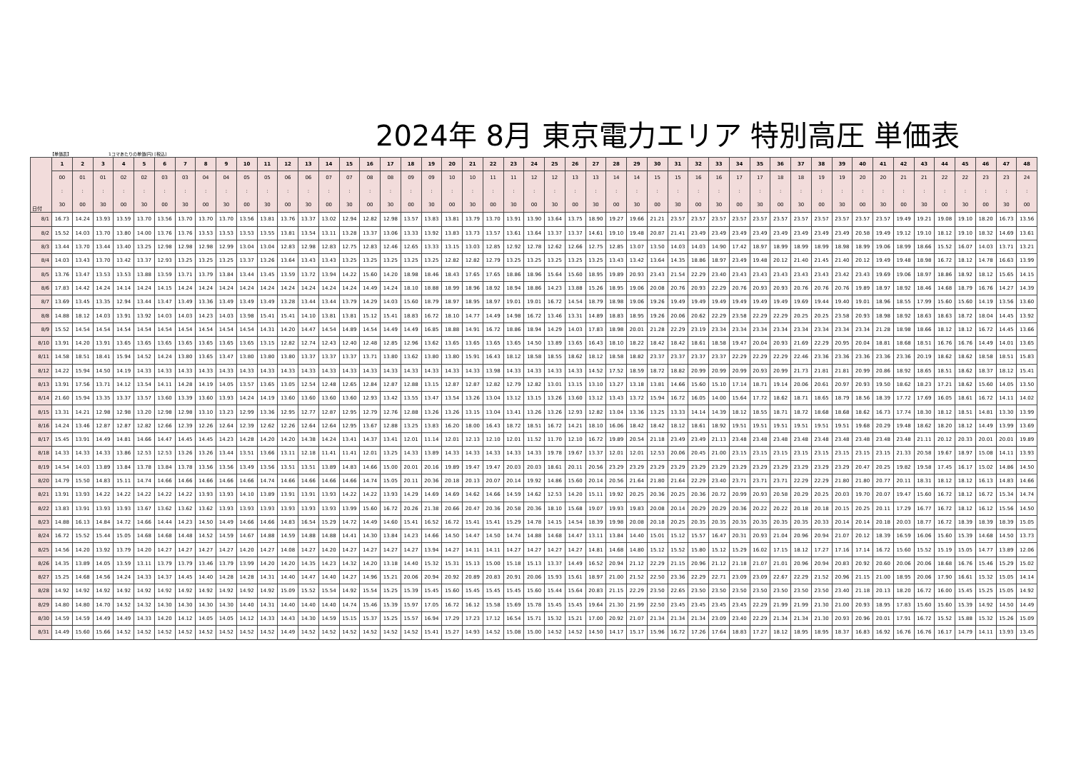2024年 8月 東京電力エリア 特別高圧 単価表
【単価表】 1コマあたりの単価(円) [税込]
| 日付 | 1 | 2 | 3 | 4 | 5 | 6 | 7 | 8 | 9 | 10 | 11 | 12 | 13 | 14 | 15 | 16 | 17 | 18 | 19 | 20 | 21 | 22 | 23 | 24 | 25 | 26 | 27 | 28 | 29 | 30 | 31 | 32 | 33 | 34 | 35 | 36 | 37 | 38 | 39 | 40 | 41 | 42 | 43 | 44 | 45 | 46 | 47 | 48 |
| --- | --- | --- | --- | --- | --- | --- | --- | --- | --- | --- | --- | --- | --- | --- | --- | --- | --- | --- | --- | --- | --- | --- | --- | --- | --- | --- | --- | --- | --- | --- | --- | --- | --- | --- | --- | --- | --- | --- | --- | --- | --- | --- | --- | --- | --- | --- | --- | --- |
| | 00 : 30 | 01 : 00 | 01 : 30 | 02 : 00 | 02 : 30 | 03 : 00 | 03 : 30 | 04 : 00 | 04 : 30 | 05 : 00 | 05 : 30 | 06 : 00 | 06 : 30 | 07 : 00 | 07 : 30 | 08 : 00 | 08 : 30 | 09 : 00 | 09 : 30 | 10 : 00 | 10 : 30 | 11 : 00 | 11 : 30 | 12 : 00 | 12 : 30 | 13 : 00 | 13 : 30 | 14 : 00 | 14 : 30 | 15 : 00 | 15 : 30 | 16 : 00 | 16 : 30 | 17 : 00 | 17 : 30 | 18 : 00 | 18 : 30 | 19 : 00 | 19 : 30 | 20 : 00 | 20 : 30 | 21 : 00 | 21 : 30 | 22 : 00 | 22 : 30 | 23 : 00 | 23 : 30 | 24 : 00 |
| 8/1 | 16.73 | 14.24 | 13.93 | 13.59 | 13.70 | 13.56 | 13.70 | 13.70 | 13.70 | 13.56 | 13.81 | 13.76 | 13.37 | 13.02 | 12.94 | 12.82 | 12.98 | 13.57 | 13.83 | 13.81 | 13.79 | 13.70 | 13.91 | 13.90 | 13.64 | 13.75 | 18.90 | 19.27 | 19.66 | 21.21 | 23.57 | 23.57 | 23.57 | 23.57 | 23.57 | 23.57 | 23.57 | 23.57 | 23.57 | 23.57 | 23.57 | 19.49 | 19.21 | 19.08 | 19.10 | 18.20 | 16.73 | 13.56 |
| 8/2 | 15.52 | 14.03 | 13.70 | 13.80 | 14.00 | 13.76 | 13.76 | 13.53 | 13.53 | 13.53 | 13.55 | 13.81 | 13.54 | 13.11 | 13.28 | 13.37 | 13.06 | 13.33 | 13.92 | 13.83 | 13.73 | 13.57 | 13.61 | 13.64 | 13.37 | 13.37 | 14.61 | 19.10 | 19.48 | 20.87 | 21.41 | 23.49 | 23.49 | 23.49 | 23.49 | 23.49 | 23.49 | 23.49 | 23.49 | 20.58 | 19.49 | 19.12 | 19.10 | 18.12 | 19.10 | 18.32 | 14.69 | 13.61 |
| 8/3 | 13.44 | 13.70 | 13.44 | 13.40 | 13.25 | 12.98 | 12.98 | 12.98 | 12.99 | 13.04 | 13.04 | 12.83 | 12.98 | 12.83 | 12.75 | 12.83 | 12.46 | 12.65 | 13.33 | 13.15 | 13.03 | 12.85 | 12.92 | 12.78 | 12.62 | 12.66 | 12.75 | 12.85 | 13.07 | 13.50 | 14.03 | 14.03 | 14.90 | 17.42 | 18.97 | 18.99 | 18.99 | 18.99 | 18.98 | 18.99 | 19.06 | 18.99 | 18.66 | 15.52 | 16.07 | 14.03 | 13.71 | 13.21 |
| 8/4 | 14.03 | 13.43 | 13.70 | 13.42 | 13.37 | 12.93 | 13.25 | 13.25 | 13.25 | 13.37 | 13.26 | 13.64 | 13.43 | 13.43 | 13.25 | 13.25 | 13.25 | 13.25 | 13.25 | 12.82 | 12.82 | 12.79 | 13.25 | 13.25 | 13.25 | 13.25 | 13.25 | 13.43 | 13.42 | 13.64 | 14.35 | 18.86 | 18.97 | 23.49 | 19.48 | 20.12 | 21.40 | 21.45 | 21.40 | 20.12 | 19.49 | 19.48 | 18.98 | 16.72 | 18.12 | 14.78 | 16.63 | 13.99 |
| 8/5 | 13.76 | 13.47 | 13.53 | 13.53 | 13.88 | 13.59 | 13.71 | 13.79 | 13.84 | 13.44 | 13.45 | 13.59 | 13.72 | 13.94 | 14.22 | 15.60 | 14.20 | 18.98 | 18.46 | 18.43 | 17.65 | 17.65 | 18.86 | 18.96 | 15.64 | 15.60 | 18.95 | 19.89 | 20.93 | 23.43 | 21.54 | 22.29 | 23.40 | 23.43 | 23.43 | 23.43 | 23.43 | 23.43 | 23.42 | 23.43 | 19.69 | 19.06 | 18.97 | 18.86 | 18.92 | 18.12 | 15.65 | 14.15 |
| 8/6 | 17.83 | 14.42 | 14.24 | 14.14 | 14.24 | 14.15 | 14.24 | 14.24 | 14.24 | 14.24 | 14.24 | 14.24 | 14.24 | 14.24 | 14.24 | 14.49 | 14.24 | 18.10 | 18.88 | 18.99 | 18.96 | 18.92 | 18.94 | 18.86 | 14.23 | 13.88 | 15.26 | 18.95 | 19.06 | 20.08 | 20.76 | 20.93 | 22.29 | 20.76 | 20.93 | 20.93 | 20.76 | 20.76 | 20.76 | 19.89 | 18.97 | 18.92 | 18.46 | 14.68 | 18.79 | 16.76 | 14.27 | 14.39 |
| 8/7 | 13.69 | 13.45 | 13.35 | 12.94 | 13.44 | 13.47 | 13.49 | 13.36 | 13.49 | 13.49 | 13.49 | 13.28 | 13.44 | 13.44 | 13.79 | 14.29 | 14.03 | 15.60 | 18.79 | 18.97 | 18.95 | 18.97 | 19.01 | 19.01 | 16.72 | 14.54 | 18.79 | 18.98 | 19.06 | 19.26 | 19.49 | 19.49 | 19.49 | 19.49 | 19.49 | 19.49 | 19.69 | 19.44 | 19.40 | 19.01 | 18.96 | 18.55 | 17.99 | 15.60 | 15.60 | 14.19 | 13.56 | 13.60 |
| 8/8 | 14.88 | 18.12 | 14.03 | 13.91 | 13.92 | 14.03 | 14.03 | 14.23 | 14.03 | 13.98 | 15.41 | 15.41 | 14.10 | 13.81 | 13.81 | 15.12 | 15.41 | 18.83 | 16.72 | 18.10 | 14.77 | 14.49 | 14.98 | 16.72 | 13.46 | 13.31 | 14.89 | 18.83 | 18.95 | 19.26 | 20.06 | 20.62 | 22.29 | 23.58 | 22.29 | 22.29 | 20.25 | 20.25 | 23.58 | 20.93 | 18.98 | 18.92 | 18.63 | 18.63 | 18.72 | 18.04 | 14.45 | 13.92 |
| 8/9 | 15.52 | 14.54 | 14.54 | 14.54 | 14.54 | 14.54 | 14.54 | 14.54 | 14.54 | 14.54 | 14.31 | 14.20 | 14.47 | 14.54 | 14.89 | 14.54 | 14.49 | 14.49 | 16.85 | 18.88 | 14.91 | 16.72 | 18.86 | 18.94 | 14.29 | 14.03 | 17.83 | 18.98 | 20.01 | 21.28 | 22.29 | 23.19 | 23.34 | 23.34 | 23.34 | 23.34 | 23.34 | 23.34 | 23.34 | 23.34 | 21.28 | 18.98 | 18.66 | 18.12 | 18.12 | 16.72 | 14.45 | 13.66 |
| 8/10 | 13.91 | 14.20 | 13.91 | 13.65 | 13.65 | 13.65 | 13.65 | 13.65 | 13.65 | 13.65 | 13.15 | 12.82 | 12.74 | 12.43 | 12.40 | 12.48 | 12.85 | 12.96 | 13.62 | 13.65 | 13.65 | 13.65 | 13.65 | 14.50 | 13.89 | 13.65 | 16.43 | 18.10 | 18.22 | 18.42 | 18.42 | 18.61 | 18.58 | 19.47 | 20.04 | 20.93 | 21.69 | 22.29 | 20.95 | 20.04 | 18.81 | 18.68 | 18.51 | 16.76 | 16.76 | 14.49 | 14.01 | 13.65 |
| 8/11 | 14.58 | 18.51 | 18.41 | 15.94 | 14.52 | 14.24 | 13.80 | 13.65 | 13.47 | 13.80 | 13.80 | 13.80 | 13.37 | 13.37 | 13.37 | 13.71 | 13.80 | 13.62 | 13.80 | 13.80 | 15.91 | 16.43 | 18.12 | 18.58 | 18.55 | 18.62 | 18.12 | 18.58 | 18.82 | 23.37 | 23.37 | 23.37 | 23.37 | 22.29 | 22.29 | 22.29 | 22.46 | 23.36 | 23.36 | 23.36 | 23.36 | 23.36 | 20.19 | 18.62 | 18.62 | 18.58 | 18.51 | 15.83 |
| 8/12 | 14.22 | 15.94 | 14.50 | 14.19 | 14.33 | 14.33 | 14.33 | 14.33 | 14.33 | 14.33 | 14.33 | 14.33 | 14.33 | 14.33 | 14.33 | 14.33 | 14.33 | 14.33 | 14.33 | 14.33 | 14.33 | 13.98 | 14.33 | 14.33 | 14.33 | 14.33 | 14.52 | 17.52 | 18.59 | 18.72 | 18.82 | 20.99 | 20.99 | 20.99 | 20.93 | 20.99 | 21.73 | 21.81 | 21.81 | 20.99 | 20.86 | 18.92 | 18.65 | 18.51 | 18.62 | 18.37 | 18.12 | 15.41 |
| 8/13 | 13.91 | 17.56 | 13.71 | 14.12 | 13.54 | 14.11 | 14.28 | 14.19 | 14.05 | 13.57 | 13.65 | 13.05 | 12.54 | 12.48 | 12.65 | 12.84 | 12.87 | 12.88 | 13.15 | 12.87 | 12.87 | 12.82 | 12.79 | 12.82 | 13.01 | 13.15 | 13.10 | 13.27 | 13.18 | 13.81 | 14.66 | 15.60 | 15.10 | 17.14 | 18.71 | 19.14 | 20.06 | 20.61 | 20.97 | 20.93 | 19.50 | 18.62 | 18.23 | 17.21 | 18.62 | 15.60 | 14.05 | 13.50 |
| 8/14 | 21.60 | 15.94 | 13.35 | 13.37 | 13.57 | 13.60 | 13.39 | 13.60 | 13.93 | 14.24 | 14.19 | 13.60 | 13.60 | 13.60 | 13.60 | 12.93 | 13.42 | 13.55 | 13.47 | 13.54 | 13.26 | 13.04 | 13.12 | 13.15 | 13.26 | 13.60 | 13.12 | 13.43 | 13.72 | 15.94 | 16.72 | 16.05 | 14.00 | 15.64 | 17.72 | 18.62 | 18.71 | 18.65 | 18.79 | 18.56 | 18.39 | 17.72 | 17.69 | 16.05 | 18.61 | 16.72 | 14.11 | 14.02 |
| 8/15 | 13.31 | 14.21 | 12.98 | 12.98 | 13.20 | 12.98 | 12.98 | 13.10 | 13.23 | 12.99 | 13.36 | 12.95 | 12.77 | 12.87 | 12.95 | 12.79 | 12.76 | 12.88 | 13.26 | 13.26 | 13.15 | 13.04 | 13.41 | 13.26 | 13.26 | 12.93 | 12.82 | 13.04 | 13.36 | 13.25 | 13.33 | 14.14 | 14.39 | 18.12 | 18.55 | 18.71 | 18.72 | 18.68 | 18.68 | 18.62 | 16.73 | 17.74 | 18.30 | 18.12 | 18.51 | 14.81 | 13.30 | 13.99 |
| 8/16 | 14.24 | 13.46 | 12.87 | 12.87 | 12.82 | 12.66 | 12.39 | 12.26 | 12.64 | 12.39 | 12.62 | 12.26 | 12.64 | 12.64 | 12.95 | 13.67 | 12.88 | 13.25 | 13.83 | 16.20 | 18.00 | 16.43 | 18.72 | 18.51 | 16.72 | 14.21 | 18.10 | 16.06 | 18.42 | 18.42 | 18.12 | 18.61 | 18.92 | 19.51 | 19.51 | 19.51 | 19.51 | 19.51 | 19.51 | 19.68 | 20.29 | 19.48 | 18.62 | 18.20 | 18.12 | 14.49 | 13.99 | 13.69 |
| 8/17 | 15.45 | 13.91 | 14.49 | 14.81 | 14.66 | 14.47 | 14.45 | 14.45 | 14.23 | 14.28 | 14.20 | 14.20 | 14.38 | 14.24 | 13.41 | 14.37 | 13.41 | 12.01 | 11.14 | 12.01 | 12.13 | 12.10 | 12.01 | 11.52 | 11.70 | 12.10 | 16.72 | 19.89 | 20.54 | 21.18 | 23.49 | 23.49 | 21.13 | 23.48 | 23.48 | 23.48 | 23.48 | 23.48 | 23.48 | 23.48 | 23.48 | 23.48 | 21.11 | 20.12 | 20.33 | 20.01 | 20.01 | 19.89 |
| 8/18 | 14.33 | 14.33 | 14.33 | 13.86 | 12.53 | 12.53 | 13.26 | 13.26 | 13.44 | 13.51 | 13.66 | 13.11 | 12.18 | 11.41 | 11.41 | 12.01 | 13.25 | 14.33 | 13.89 | 14.33 | 14.33 | 14.33 | 14.33 | 14.33 | 19.78 | 19.67 | 13.37 | 12.01 | 12.01 | 12.53 | 20.06 | 20.45 | 21.00 | 23.15 | 23.15 | 23.15 | 23.15 | 23.15 | 23.15 | 23.15 | 23.15 | 21.33 | 20.58 | 19.67 | 18.97 | 15.08 | 14.11 | 13.93 |
| 8/19 | 14.54 | 14.03 | 13.89 | 13.84 | 13.78 | 13.84 | 13.78 | 13.56 | 13.56 | 13.49 | 13.56 | 13.51 | 13.51 | 13.89 | 14.83 | 14.66 | 15.00 | 20.01 | 20.16 | 19.89 | 19.47 | 19.47 | 20.03 | 20.03 | 18.61 | 20.11 | 20.56 | 23.29 | 23.29 | 23.29 | 23.29 | 23.29 | 23.29 | 23.29 | 23.29 | 23.29 | 23.29 | 23.29 | 23.29 | 20.47 | 20.25 | 19.82 | 19.58 | 17.45 | 16.17 | 15.02 | 14.86 | 14.50 |
| 8/20 | 14.79 | 15.50 | 14.83 | 15.11 | 14.74 | 14.66 | 14.66 | 14.66 | 14.66 | 14.66 | 14.74 | 14.66 | 14.66 | 14.66 | 14.66 | 14.74 | 15.05 | 20.11 | 20.36 | 20.18 | 20.13 | 20.07 | 20.14 | 19.92 | 14.86 | 15.60 | 20.14 | 20.56 | 21.64 | 21.80 | 21.64 | 22.29 | 23.40 | 23.71 | 23.71 | 23.71 | 22.29 | 22.29 | 21.80 | 21.80 | 20.77 | 20.11 | 18.31 | 18.12 | 18.12 | 16.13 | 14.83 | 14.66 |
| 8/21 | 13.91 | 13.93 | 14.22 | 14.22 | 14.22 | 14.22 | 14.22 | 13.93 | 13.93 | 14.10 | 13.89 | 13.91 | 13.91 | 13.93 | 14.22 | 14.22 | 13.93 | 14.29 | 14.69 | 14.69 | 14.62 | 14.66 | 14.59 | 14.62 | 12.53 | 14.20 | 15.11 | 19.92 | 20.25 | 20.36 | 20.25 | 20.36 | 20.72 | 20.99 | 20.93 | 20.58 | 20.29 | 20.25 | 20.03 | 19.70 | 20.07 | 19.47 | 15.60 | 16.72 | 18.12 | 16.72 | 15.34 | 14.74 |
| 8/22 | 13.83 | 13.91 | 13.93 | 13.93 | 13.67 | 13.62 | 13.62 | 13.62 | 13.93 | 13.93 | 13.93 | 13.93 | 13.93 | 13.93 | 13.99 | 15.60 | 16.72 | 20.26 | 21.38 | 20.66 | 20.47 | 20.36 | 20.58 | 20.36 | 18.10 | 15.68 | 19.07 | 19.93 | 19.83 | 20.08 | 20.14 | 20.29 | 20.29 | 20.36 | 20.22 | 20.22 | 20.18 | 20.18 | 20.15 | 20.25 | 20.11 | 17.29 | 16.77 | 16.72 | 18.12 | 16.12 | 15.56 | 14.50 |
| 8/23 | 14.88 | 16.13 | 14.84 | 14.72 | 14.66 | 14.44 | 14.23 | 14.50 | 14.49 | 14.66 | 14.66 | 14.83 | 16.54 | 15.29 | 14.72 | 14.49 | 14.60 | 15.41 | 16.52 | 16.72 | 15.41 | 15.41 | 15.29 | 14.78 | 14.15 | 14.54 | 18.39 | 19.98 | 20.08 | 20.18 | 20.25 | 20.35 | 20.35 | 20.35 | 20.35 | 20.35 | 20.35 | 20.33 | 20.14 | 20.14 | 20.18 | 20.03 | 18.77 | 16.72 | 18.39 | 18.39 | 18.39 | 15.05 |
| 8/24 | 16.72 | 15.52 | 15.44 | 15.05 | 14.68 | 14.68 | 14.48 | 14.52 | 14.59 | 14.67 | 14.88 | 14.59 | 14.88 | 14.88 | 14.41 | 14.30 | 13.84 | 14.23 | 14.66 | 14.50 | 14.47 | 14.50 | 14.74 | 14.88 | 14.68 | 14.47 | 13.11 | 13.84 | 14.40 | 15.01 | 15.12 | 15.57 | 16.47 | 20.31 | 20.93 | 21.04 | 20.96 | 20.94 | 21.07 | 20.12 | 18.39 | 16.59 | 16.06 | 15.60 | 15.39 | 14.68 | 14.50 | 13.73 |
| 8/25 | 14.56 | 14.20 | 13.92 | 13.79 | 14.20 | 14.27 | 14.27 | 14.27 | 14.27 | 14.20 | 14.27 | 14.08 | 14.27 | 14.20 | 14.27 | 14.27 | 14.27 | 14.27 | 13.94 | 14.27 | 14.11 | 14.11 | 14.27 | 14.27 | 14.27 | 14.27 | 14.81 | 14.68 | 14.80 | 15.12 | 15.52 | 15.80 | 15.12 | 15.29 | 16.02 | 17.15 | 18.12 | 17.27 | 17.16 | 17.14 | 16.72 | 15.60 | 15.52 | 15.19 | 15.05 | 14.77 | 13.89 | 12.06 |
| 8/26 | 14.35 | 13.89 | 14.05 | 13.59 | 13.11 | 13.79 | 13.79 | 13.46 | 13.79 | 13.99 | 14.20 | 14.20 | 14.35 | 14.23 | 14.32 | 14.20 | 13.18 | 14.40 | 15.32 | 15.31 | 15.13 | 15.00 | 15.18 | 15.13 | 13.37 | 14.49 | 16.52 | 20.94 | 21.12 | 22.29 | 21.15 | 20.96 | 21.12 | 21.18 | 21.07 | 21.01 | 20.96 | 20.94 | 20.83 | 20.92 | 20.60 | 20.06 | 20.06 | 18.68 | 16.76 | 15.46 | 15.29 | 15.02 |
| 8/27 | 15.25 | 14.68 | 14.56 | 14.24 | 14.33 | 14.37 | 14.45 | 14.40 | 14.28 | 14.28 | 14.31 | 14.40 | 14.47 | 14.40 | 14.27 | 14.96 | 15.21 | 20.06 | 20.94 | 20.92 | 20.89 | 20.83 | 20.91 | 20.06 | 15.93 | 15.61 | 18.97 | 21.00 | 21.52 | 22.50 | 23.36 | 22.29 | 22.71 | 23.09 | 23.09 | 22.67 | 22.29 | 21.52 | 20.96 | 21.15 | 21.00 | 18.95 | 20.06 | 17.90 | 16.61 | 15.32 | 15.05 | 14.14 |
| 8/28 | 14.92 | 14.92 | 14.92 | 14.92 | 14.92 | 14.92 | 14.92 | 14.92 | 14.92 | 14.92 | 14.92 | 15.09 | 15.52 | 15.54 | 14.92 | 15.54 | 15.25 | 15.39 | 15.45 | 15.60 | 15.45 | 15.45 | 15.45 | 15.60 | 15.44 | 15.64 | 20.83 | 21.15 | 22.29 | 23.50 | 22.65 | 23.50 | 23.50 | 23.50 | 23.50 | 23.50 | 23.50 | 23.50 | 23.40 | 21.18 | 20.13 | 18.20 | 16.72 | 16.00 | 15.45 | 15.25 | 15.05 | 14.92 |
| 8/29 | 14.80 | 14.80 | 14.70 | 14.52 | 14.32 | 14.30 | 14.30 | 14.30 | 14.30 | 14.40 | 14.31 | 14.40 | 14.40 | 14.40 | 14.74 | 15.46 | 15.39 | 15.97 | 17.05 | 16.72 | 16.12 | 15.58 | 15.69 | 15.78 | 15.45 | 15.45 | 19.64 | 21.30 | 21.99 | 22.50 | 23.45 | 23.45 | 23.45 | 23.45 | 22.29 | 21.99 | 21.99 | 21.30 | 21.00 | 20.93 | 18.95 | 17.83 | 15.60 | 15.60 | 15.39 | 14.92 | 14.50 | 14.49 |
| 8/30 | 14.59 | 14.59 | 14.49 | 14.49 | 14.33 | 14.20 | 14.12 | 14.05 | 14.05 | 14.12 | 14.33 | 14.43 | 14.30 | 14.59 | 15.15 | 15.37 | 15.25 | 15.57 | 16.94 | 17.29 | 17.23 | 17.12 | 16.54 | 15.71 | 15.32 | 15.21 | 17.00 | 20.92 | 21.07 | 21.34 | 21.34 | 21.34 | 23.09 | 23.40 | 22.29 | 21.34 | 21.34 | 21.30 | 20.93 | 20.96 | 20.01 | 17.91 | 16.72 | 15.52 | 15.88 | 15.32 | 15.26 | 15.09 |
| 8/31 | 14.49 | 15.60 | 15.66 | 14.52 | 14.52 | 14.52 | 14.52 | 14.52 | 14.52 | 14.52 | 14.52 | 14.49 | 14.52 | 14.52 | 14.52 | 14.52 | 14.52 | 14.52 | 15.41 | 15.27 | 14.93 | 14.52 | 15.08 | 15.00 | 14.52 | 14.52 | 14.50 | 14.17 | 15.17 | 15.96 | 16.72 | 17.26 | 17.64 | 18.83 | 17.27 | 18.12 | 18.95 | 18.95 | 18.37 | 16.83 | 16.92 | 16.76 | 16.76 | 16.17 | 14.79 | 14.11 | 13.93 | 13.45 |